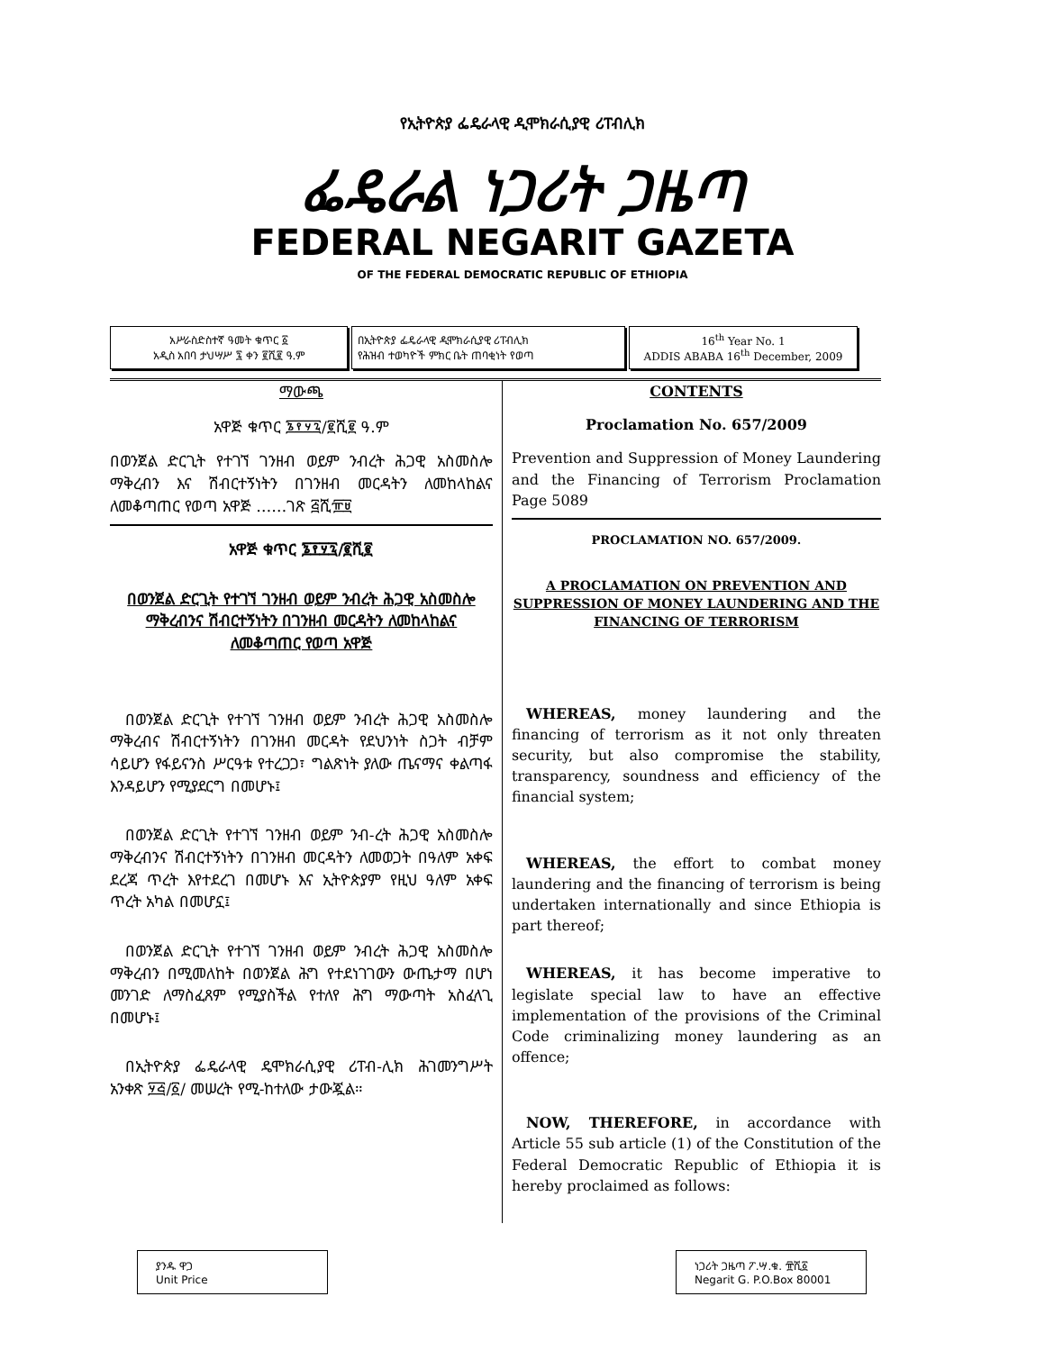የኢትዮጵያ ፌዴራላዊ ዲሞክራሲያዊ ሪፐብሊክ
ፌዴራል ነጋሪት ጋዜጣ
FEDERAL NEGARIT GAZETA
OF THE FEDERAL DEMOCRATIC REPUBLIC OF ETHIOPIA
አሥራስድስተኛ ዓመት ቁጥር ፩
አዲስ አበባ ታህሣሥ ፯ ቀን ፪ሺ፪ ዓ.ም
በኢትዮጵያ ፌዴራላዊ ዲሞክራሲያዊ ሪፐብሊክ
የሕዝብ ተወካዮች ምክር ቤት ጠባቂነት የወጣ
16<sup>th</sup> Year No. 1
ADDIS ABABA 16<sup>th</sup> December, 2009
ማውጫ
አዋጅ ቁጥር ፮፻፶፯/፪ሺ፪ ዓ.ም
በወንጀል ድርጊት የተገኘ ገንዘብ ወይም ንብረት ሕጋዊ አስመስሎ ማቅረብን እና ሽብርተኝነትን በገንዘብ መርዳትን ለመከላከልና ለመቆጣጠር የወጣ አዋጅ ……ገጽ ፭ሺ፹፱
አዋጅ ቁጥር ፮፻፶፯/፪ሺ፪
በወንጀል ድርጊት የተገኘ ገንዘብ ወይም ንብረት ሕጋዊ አስመስሎ ማቅረብንና ሽብርተኝነትን በገንዘብ መርዳትን ለመከላከልና ለመቆጣጠር የወጣ አዋጅ
 በወንጀል ድርጊት የተገኘ ገንዘብ ወይም ንብረት ሕጋዊ አስመስሎ ማቅረብና ሽብርተኝነትን በገንዘብ መርዳት የደህንነት ስጋት ብቻም ሳይሆን የፋይናንስ ሥርዓቱ የተረጋጋ፣ ግልጽነት ያለው ጤናማና ቀልጣፋ እንዳይሆን የሚያደርግ በመሆኑ፤
 በወንጀል ድርጊት የተገኘ ገንዘብ ወይም ንብ-ረት ሕጋዊ አስመስሎ ማቅረብንና ሽብርተኝነትን በገንዘብ መርዳትን ለመወጋት በዓለም አቀፍ ደረጃ ጥረት እየተደረገ በመሆኑ እና ኢትዮጵያም የዚህ ዓለም አቀፍ ጥረት አካል በመሆኗ፤
 በወንጀል ድርጊት የተገኘ ገንዘብ ወይም ንብረት ሕጋዊ አስመስሎ ማቅረብን በሚመለከት በወንጀል ሕግ የተደነገገውን ውጤታማ በሆነ መንገድ ለማስፈጸም የሚያስችል የተለየ ሕግ ማውጣት አስፈላጊ በመሆኑ፤
 በኢትዮጵያ ፌዴራላዊ ዴሞክራሲያዊ ሪፐብ-ሊክ ሕገመንግሥት አንቀጽ ፶፭/፩/ መሠረት የሚ-ከተለው ታውጇል።
CONTENTS
Proclamation No. 657/2009
Prevention and Suppression of Money Laundering and the Financing of Terrorism Proclamation Page 5089
PROCLAMATION NO. 657/2009.
A PROCLAMATION ON PREVENTION AND SUPPRESSION OF MONEY LAUNDERING AND THE FINANCING OF TERRORISM
 WHEREAS, money laundering and the financing of terrorism as it not only threaten security, but also compromise the stability, transparency, soundness and efficiency of the financial system;
 WHEREAS, the effort to combat money laundering and the financing of terrorism is being undertaken internationally and since Ethiopia is part thereof;
 WHEREAS, it has become imperative to legislate special law to have an effective implementation of the provisions of the Criminal Code criminalizing money laundering as an offence;
 NOW, THEREFORE, in accordance with Article 55 sub article (1) of the Constitution of the Federal Democratic Republic of Ethiopia it is hereby proclaimed as follows:
ያንዱ ዋጋ
Unit Price
ነጋሪት ጋዜጣ ፖ.ሣ.ቁ. ፹ሺ፩
Negarit G. P.O.Box 80001